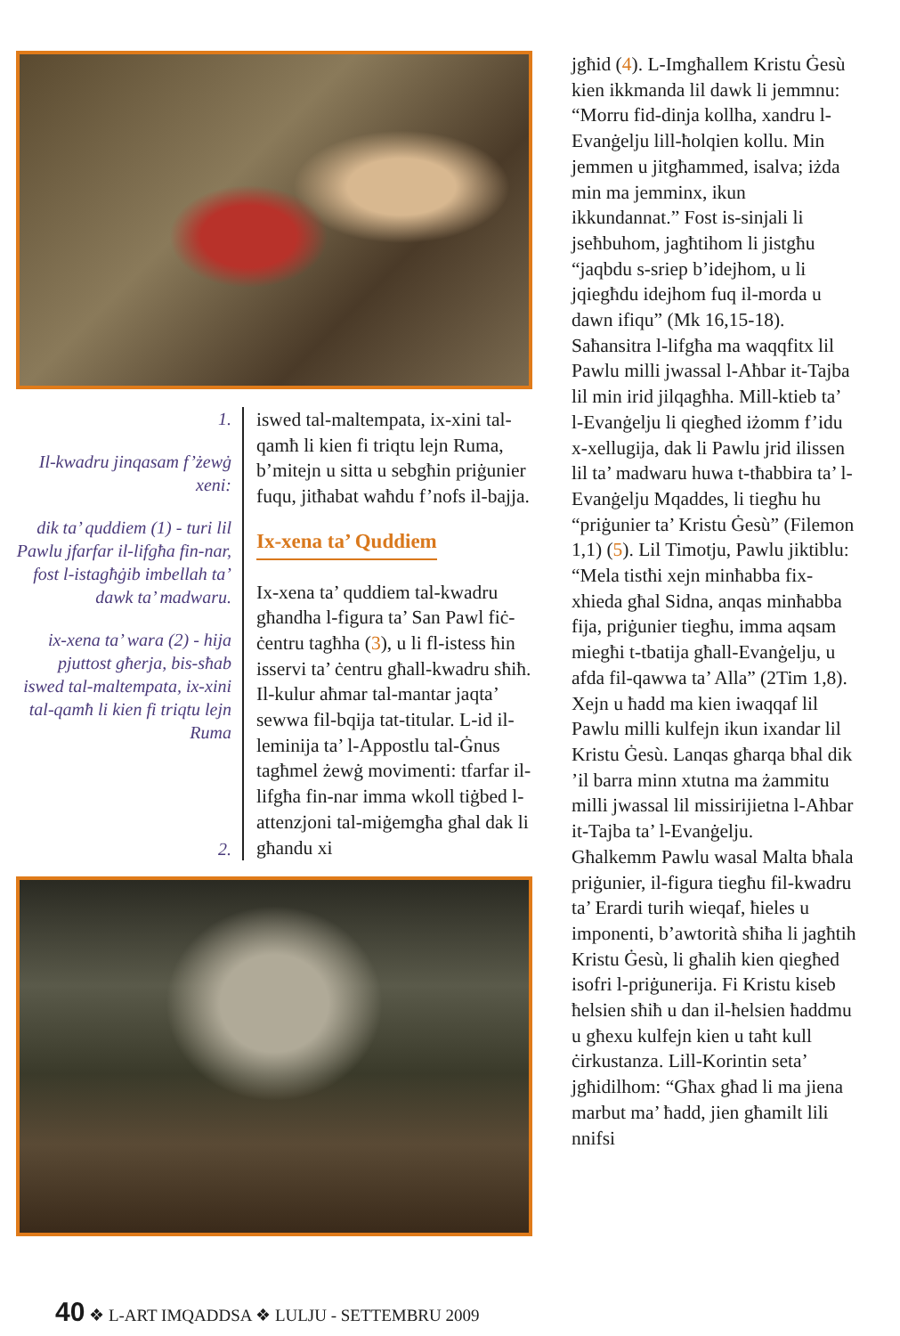1.
Il-kwadru jinqasam f’żewġ xeni:
dik ta’ quddiem (1) - turi lil Pawlu jfarfar il-lifgħa fin-nar, fost l-istagħġib imbellah ta’ dawk ta’ madwaru.
ix-xena ta’ wara (2) - hija pjuttost għerja, bis-sħab iswed tal-maltempata, ix-xini tal-qamħ li kien fi triqtu lejn Ruma
2.
iswed tal-maltempata, ix-xini tal-qamħ li kien fi triqtu lejn Ruma, b’mitejn u sitta u sebgħin priġunier fuqu, jitħabat waħdu f’nofs il-bajja.
Ix-xena ta’ Quddiem
Ix-xena ta’ quddiem tal-kwadru għandha l-figura ta’ San Pawl fiċ-ċentru tagħha (3), u li fl-istess ħin isservi ta’ ċentru għall-kwadru sħiħ. Il-kulur aħmar tal-mantar jaqta’ sewwa fil-bqija tat-titular. L-id il-leminija ta’ l-Appostlu tal-Ġnus tagħmel żewġ movimenti: tfarfar il-lifgħa fin-nar imma wkoll tiġbed l-attenzjoni tal-miġemgħa għal dak li għandu xi
jgħid (4). L-Imgħallem Kristu Ġesù kien ikkmanda lil dawk li jemmnu: “Morru fid-dinja kollha, xandru l-Evanġelju lill-ħolqien kollu. Min jemmen u jitgħammed, isalva; iżda min ma jemminx, ikun ikkundannat.” Fost is-sinjali li jseħbuhom, jagħtihom li jistgħu “jaqbdu s-sriep b’idejhom, u li jqiegħdu idejhom fuq il-morda u dawn ifiqu” (Mk 16,15-18). Saħansitra l-lifgħa ma waqqfitx lil Pawlu milli jwassal l-Aħbar it-Tajba lil min irid jilqagħha. Mill-ktieb ta’ l-Evanġelju li qiegħed iżomm f’idu x-xellugija, dak li Pawlu jrid ilissen lil ta’ madwaru huwa t-tħabbira ta’ l-Evanġelju Mqaddes, li tiegħu hu “priġunier ta’ Kristu Ġesù” (Filemon 1,1) (5). Lil Timotju, Pawlu jiktiblu: “Mela tistħi xejn minħabba fix-xhieda għal Sidna, anqas minħabba fija, priġunier tiegħu, imma aqsam miegħi t-tbatija għall-Evanġelju, u afda fil-qawwa ta’ Alla” (2Tim 1,8). Xejn u ħadd ma kien iwaqqaf lil Pawlu milli kulfejn ikun ixandar lil Kristu Ġesù. Lanqas għarqa bħal dik ’il barra minn xtutna ma żammitu milli jwassal lil missirijietna l-Aħbar it-Tajba ta’ l-Evanġelju.
Għalkemm Pawlu wasal Malta bħala priġunier, il-figura tiegħu fil-kwadru ta’ Erardi turih wieqaf, ħieles u imponenti, b’awtorità sħiħa li jagħtih Kristu Ġesù, li għalih kien qiegħed isofri l-priġunerija. Fi Kristu kiseb ħelsien sħiħ u dan il-ħelsien ħaddmu u għexu kulfejn kien u taħt kull ċirkustanza. Lill-Korintin seta’ jgħidilhom: “Għax għad li ma jiena marbut ma’ ħadd, jien għamilt lili nnifsi
40 ❖ L-ART IMQADDSA ❖ LULJU - SETTEMBRU 2009